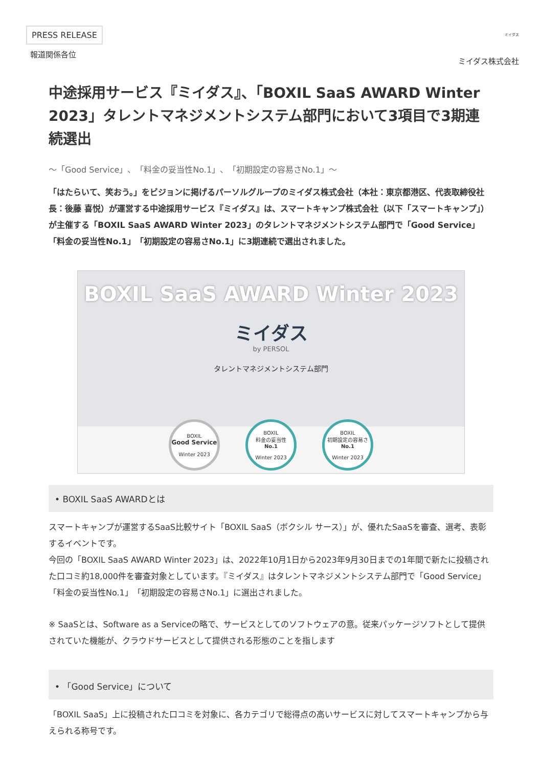PRESS RELEASE
報道関係各位
ミイダス
ミイダス株式会社
中途採用サービス『ミイダス』、「BOXIL SaaS AWARD Winter 2023」タレントマネジメントシステム部門において3項目で3期連続選出
〜「Good Service」、「料金の妥当性No.1」、「初期設定の容易さNo.1」〜
「はたらいて、笑おう。」をビジョンに掲げるパーソルグループのミイダス株式会社（本社：東京都港区、代表取締役社長：後藤 喜悦）が運営する中途採用サービス『ミイダス』は、スマートキャンプ株式会社（以下「スマートキャンプ」）が主催する「BOXIL SaaS AWARD Winter 2023」のタレントマネジメントシステム部門で「Good Service」「料金の妥当性No.1」「初期設定の容易さNo.1」に3期連続で選出されました。
BOXIL SaaS AWARD Winter 2023
ミイダス
by PERSOL
タレントマネジメントシステム部門
BOXIL
Good Service
Winter 2023
BOXIL
料金の妥当性
No.1
Winter 2023
BOXIL
初期設定の容易さ
No.1
Winter 2023
• BOXIL SaaS AWARDとは
スマートキャンプが運営するSaaS比較サイト「BOXIL SaaS（ボクシル サース）」が、優れたSaaSを審査、選考、表彰するイベントです。
今回の「BOXIL SaaS AWARD Winter 2023」は、2022年10月1日から2023年9月30日までの1年間で新たに投稿された口コミ約18,000件を審査対象としています。『ミイダス』はタレントマネジメントシステム部門で「Good Service」「料金の妥当性No.1」「初期設定の容易さNo.1」に選出されました。
※ SaaSとは、Software as a Serviceの略で、サービスとしてのソフトウェアの意。従来パッケージソフトとして提供されていた機能が、クラウドサービスとして提供される形態のことを指します
• 「Good Service」について
「BOXIL SaaS」上に投稿された口コミを対象に、各カテゴリで総得点の高いサービスに対してスマートキャンプから与えられる称号です。